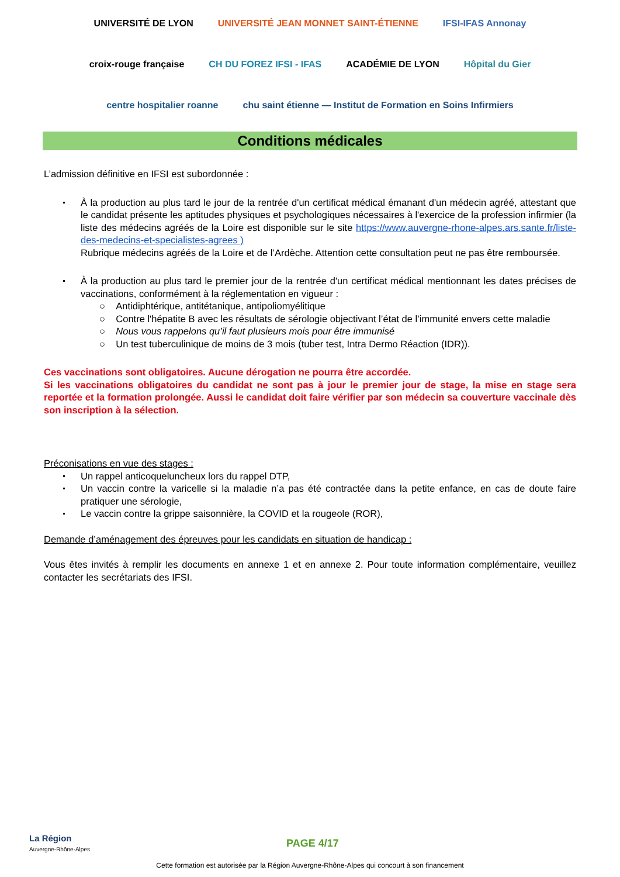UNIVERSITÉ DE LYON UNIVERSITÉ JEAN MONNET SAINT-ÉTIENNE IFSI-IFAS Annonay croix-rouge française CH DU FOREZ IFSI - IFAS ACADÉMIE DE LYON Hôpital du Gier centre hospitalier roanne chu saint étienne — Institut de Formation en Soins Infirmiers
Conditions médicales
L’admission définitive en IFSI est subordonnée :
À la production au plus tard le jour de la rentrée d'un certificat médical émanant d'un médecin agréé, attestant que le candidat présente les aptitudes physiques et psychologiques nécessaires à l'exercice de la profession infirmier (la liste des médecins agréés de la Loire est disponible sur le site https://www.auvergne-rhone-alpes.ars.sante.fr/liste-des-medecins-et-specialistes-agrees )
Rubrique médecins agréés de la Loire et de l’Ardèche. Attention cette consultation peut ne pas être remboursée.
À la production au plus tard le premier jour de la rentrée d'un certificat médical mentionnant les dates précises de vaccinations, conformément à la réglementation en vigueur :
○ Antidiphtérique, antitétanique, antipoliomyélitique
○ Contre l'hépatite B avec les résultats de sérologie objectivant l’état de l’immunité envers cette maladie
○ Nous vous rappelons qu’il faut plusieurs mois pour être immunisé
○ Un test tuberculinique de moins de 3 mois (tuber test, Intra Dermo Réaction (IDR)).
Ces vaccinations sont obligatoires. Aucune dérogation ne pourra être accordée.
Si les vaccinations obligatoires du candidat ne sont pas à jour le premier jour de stage, la mise en stage sera reportée et la formation prolongée. Aussi le candidat doit faire vérifier par son médecin sa couverture vaccinale dès son inscription à la sélection.
Préconisations en vue des stages :
Un rappel anticoqueluncheux lors du rappel DTP,
Un vaccin contre la varicelle si la maladie n’a pas été contractée dans la petite enfance, en cas de doute faire pratiquer une sérologie,
Le vaccin contre la grippe saisonnière, la COVID et la rougeole (ROR),
Demande d’aménagement des épreuves pour les candidats en situation de handicap :
Vous êtes invités à remplir les documents en annexe 1 et en annexe 2. Pour toute information complémentaire, veuillez contacter les secrétariats des IFSI.
La Région
Auvergne-Rhône-Alpes
PAGE 4/17
Cette formation est autorisée par la Région Auvergne-Rhône-Alpes qui concourt à son financement